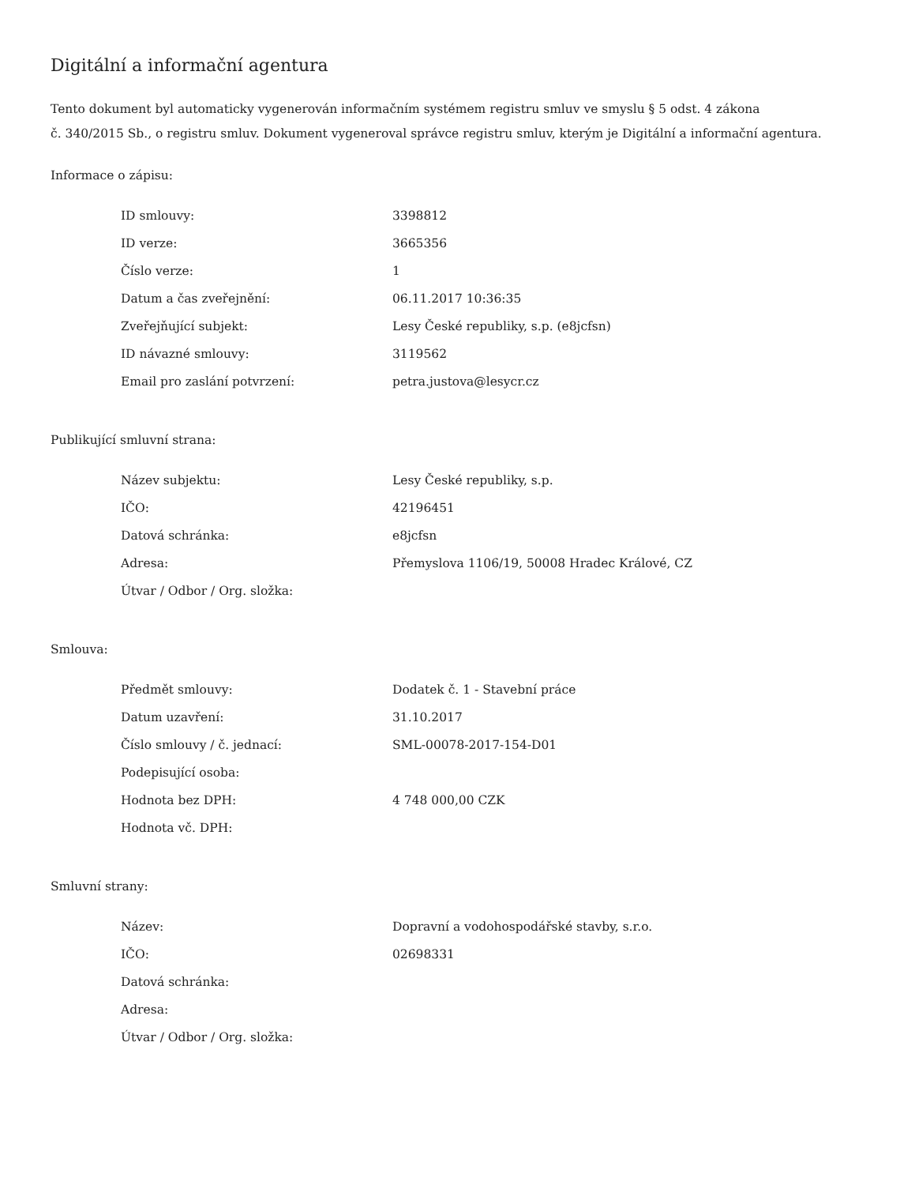Digitální a informační agentura
Tento dokument byl automaticky vygenerován informačním systémem registru smluv ve smyslu § 5 odst. 4 zákona
č. 340/2015 Sb., o registru smluv. Dokument vygeneroval správce registru smluv, kterým je Digitální a informační agentura.
Informace o zápisu:
| ID smlouvy: | 3398812 |
| ID verze: | 3665356 |
| Číslo verze: | 1 |
| Datum a čas zveřejnění: | 06.11.2017 10:36:35 |
| Zveřejňující subjekt: | Lesy České republiky, s.p. (e8jcfsn) |
| ID návazné smlouvy: | 3119562 |
| Email pro zaslání potvrzení: | petra.justova@lesycr.cz |
Publikující smluvní strana:
| Název subjektu: | Lesy České republiky, s.p. |
| IČO: | 42196451 |
| Datová schránka: | e8jcfsn |
| Adresa: | Přemyslova 1106/19, 50008 Hradec Králové, CZ |
| Útvar / Odbor / Org. složka: | |
Smlouva:
| Předmět smlouvy: | Dodatek č. 1 - Stavební práce |
| Datum uzavření: | 31.10.2017 |
| Číslo smlouvy / č. jednací: | SML-00078-2017-154-D01 |
| Podepisující osoba: | |
| Hodnota bez DPH: | 4 748 000,00 CZK |
| Hodnota vč. DPH: | |
Smluvní strany:
| Název: | Dopravní a vodohospodářské stavby, s.r.o. |
| IČO: | 02698331 |
| Datová schránka: | |
| Adresa: | |
| Útvar / Odbor / Org. složka: | |